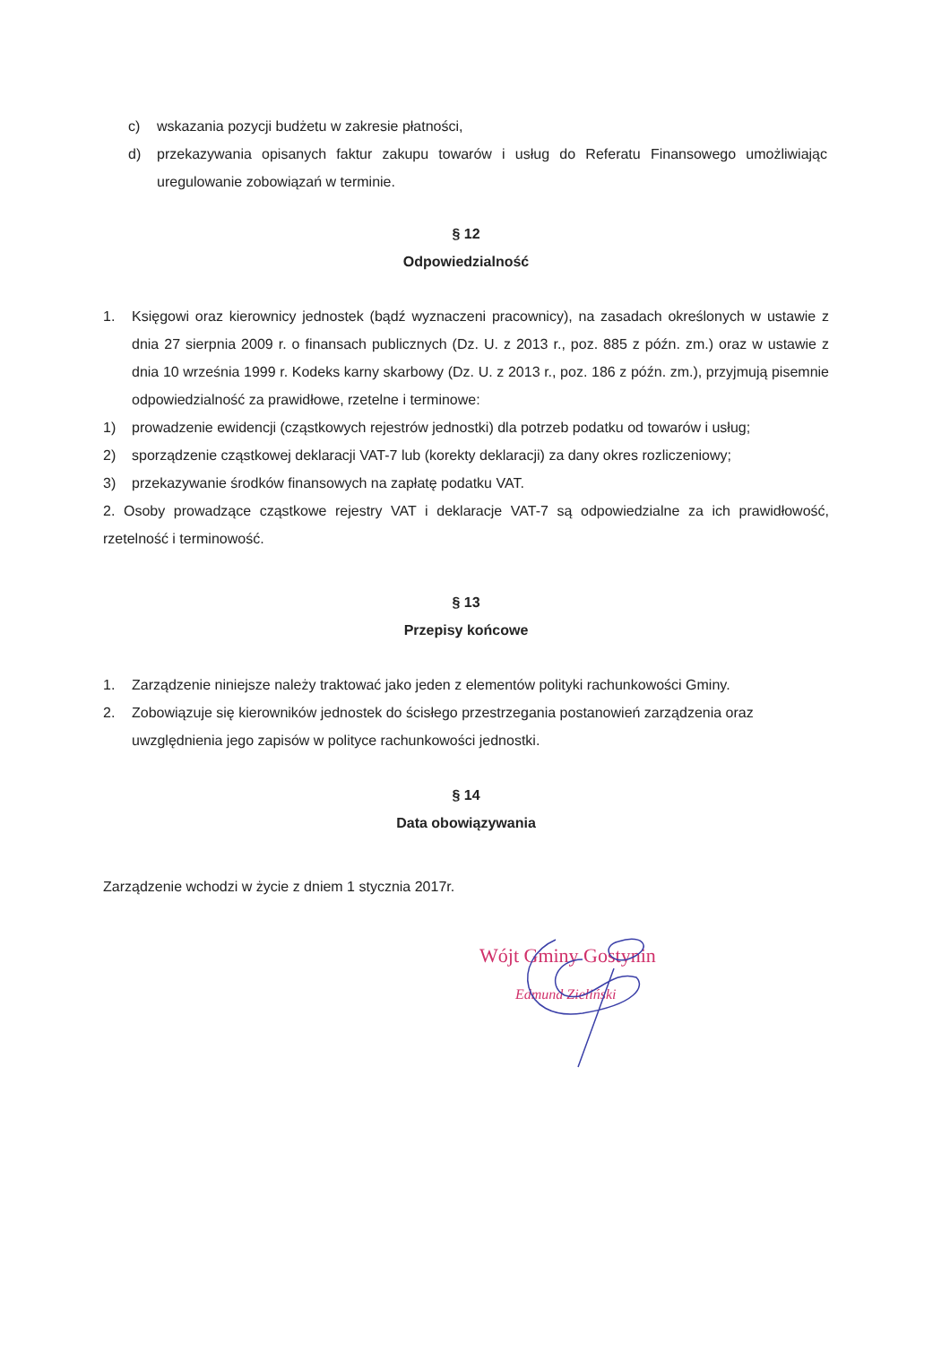c) wskazania pozycji budżetu w zakresie płatności,
d) przekazywania opisanych faktur zakupu towarów i usług do Referatu Finansowego umożliwiając uregulowanie zobowiązań w terminie.
§ 12
Odpowiedzialność
1. Księgowi oraz kierownicy jednostek (bądź wyznaczeni pracownicy), na zasadach określonych w ustawie z dnia 27 sierpnia 2009 r. o finansach publicznych (Dz. U. z 2013 r., poz. 885 z późn. zm.) oraz w ustawie z dnia 10 września 1999 r. Kodeks karny skarbowy (Dz. U. z 2013 r., poz. 186 z późn. zm.), przyjmują pisemnie odpowiedzialność za prawidłowe, rzetelne i terminowe:
1) prowadzenie ewidencji (cząstkowych rejestrów jednostki) dla potrzeb podatku od towarów i usług;
2) sporządzenie cząstkowej deklaracji VAT-7 lub (korekty deklaracji) za dany okres rozliczeniowy;
3) przekazywanie środków finansowych na zapłatę podatku VAT.
2. Osoby prowadzące cząstkowe rejestry VAT i deklaracje VAT-7 są odpowiedzialne za ich prawidłowość, rzetelność i terminowość.
§ 13
Przepisy końcowe
1. Zarządzenie niniejsze należy traktować jako jeden z elementów polityki rachunkowości Gminy.
2. Zobowiązuje się kierowników jednostek do ścisłego przestrzegania postanowień zarządzenia oraz uwzględnienia jego zapisów w polityce rachunkowości jednostki.
§ 14
Data obowiązywania
Zarządzenie wchodzi w życie z dniem 1 stycznia 2017r.
Wójt Gminy Gostynin
Edmund Zieliński